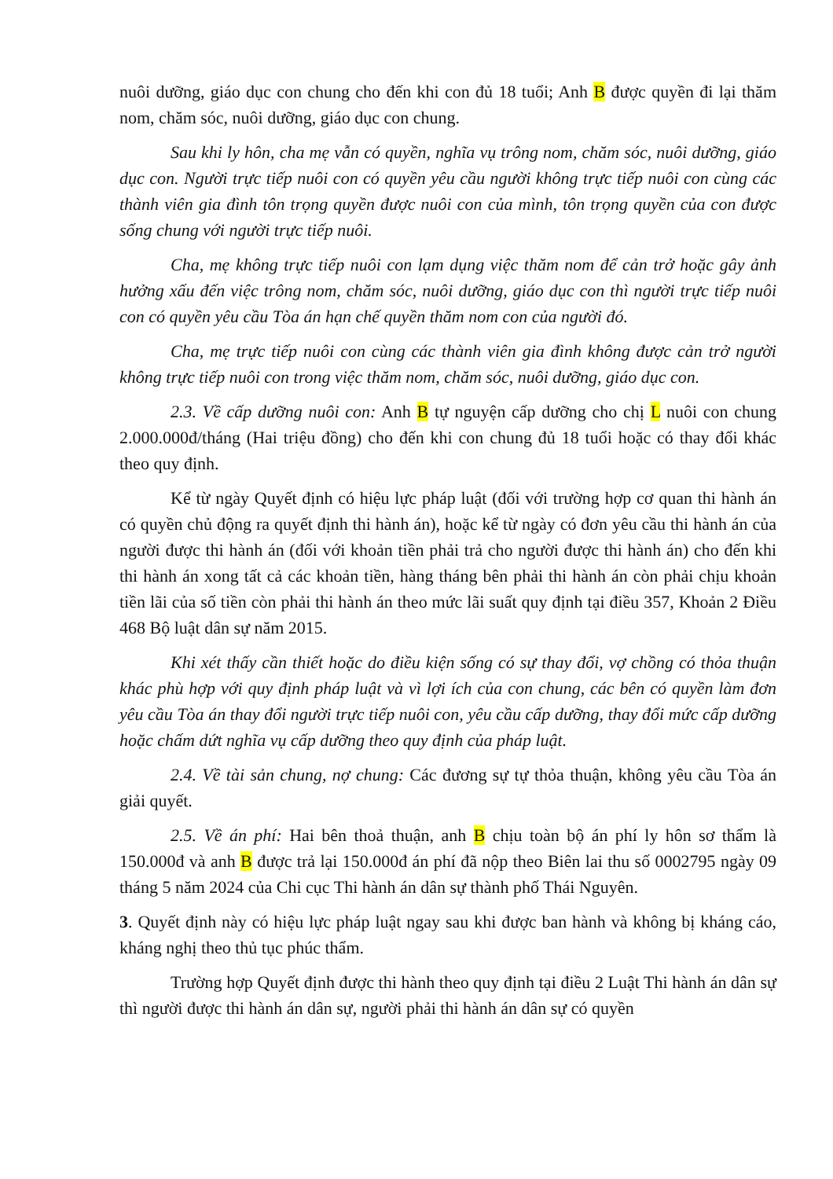nuôi dưỡng, giáo dục con chung cho đến khi con đủ 18 tuổi; Anh B được quyền đi lại thăm nom, chăm sóc, nuôi dưỡng, giáo dục con chung.
Sau khi ly hôn, cha mẹ vẫn có quyền, nghĩa vụ trông nom, chăm sóc, nuôi dưỡng, giáo dục con. Người trực tiếp nuôi con có quyền yêu cầu người không trực tiếp nuôi con cùng các thành viên gia đình tôn trọng quyền được nuôi con của mình, tôn trọng quyền của con được sống chung với người trực tiếp nuôi.
Cha, mẹ không trực tiếp nuôi con lạm dụng việc thăm nom để cản trở hoặc gây ảnh hưởng xấu đến việc trông nom, chăm sóc, nuôi dưỡng, giáo dục con thì người trực tiếp nuôi con có quyền yêu cầu Tòa án hạn chế quyền thăm nom con của người đó.
Cha, mẹ trực tiếp nuôi con cùng các thành viên gia đình không được cản trở người không trực tiếp nuôi con trong việc thăm nom, chăm sóc, nuôi dưỡng, giáo dục con.
2.3. Về cấp dưỡng nuôi con: Anh B tự nguyện cấp dưỡng cho chị L nuôi con chung 2.000.000đ/tháng (Hai triệu đồng) cho đến khi con chung đủ 18 tuổi hoặc có thay đổi khác theo quy định.
Kể từ ngày Quyết định có hiệu lực pháp luật (đối với trường hợp cơ quan thi hành án có quyền chủ động ra quyết định thi hành án), hoặc kể từ ngày có đơn yêu cầu thi hành án của người được thi hành án (đối với khoản tiền phải trả cho người được thi hành án) cho đến khi thi hành án xong tất cả các khoản tiền, hàng tháng bên phải thi hành án còn phải chịu khoản tiền lãi của số tiền còn phải thi hành án theo mức lãi suất quy định tại điều 357, Khoản 2 Điều 468 Bộ luật dân sự năm 2015.
Khi xét thấy cần thiết hoặc do điều kiện sống có sự thay đổi, vợ chồng có thỏa thuận khác phù hợp với quy định pháp luật và vì lợi ích của con chung, các bên có quyền làm đơn yêu cầu Tòa án thay đổi người trực tiếp nuôi con, yêu cầu cấp dưỡng, thay đổi mức cấp dưỡng hoặc chấm dứt nghĩa vụ cấp dưỡng theo quy định của pháp luật.
2.4. Về tài sản chung, nợ chung: Các đương sự tự thỏa thuận, không yêu cầu Tòa án giải quyết.
2.5. Về án phí: Hai bên thoả thuận, anh B chịu toàn bộ án phí ly hôn sơ thẩm là 150.000đ và anh B được trả lại 150.000đ án phí đã nộp theo Biên lai thu số 0002795 ngày 09 tháng 5 năm 2024 của Chi cục Thi hành án dân sự thành phố Thái Nguyên.
3. Quyết định này có hiệu lực pháp luật ngay sau khi được ban hành và không bị kháng cáo, kháng nghị theo thủ tục phúc thẩm.
Trường hợp Quyết định được thi hành theo quy định tại điều 2 Luật Thi hành án dân sự thì người được thi hành án dân sự, người phải thi hành án dân sự có quyền